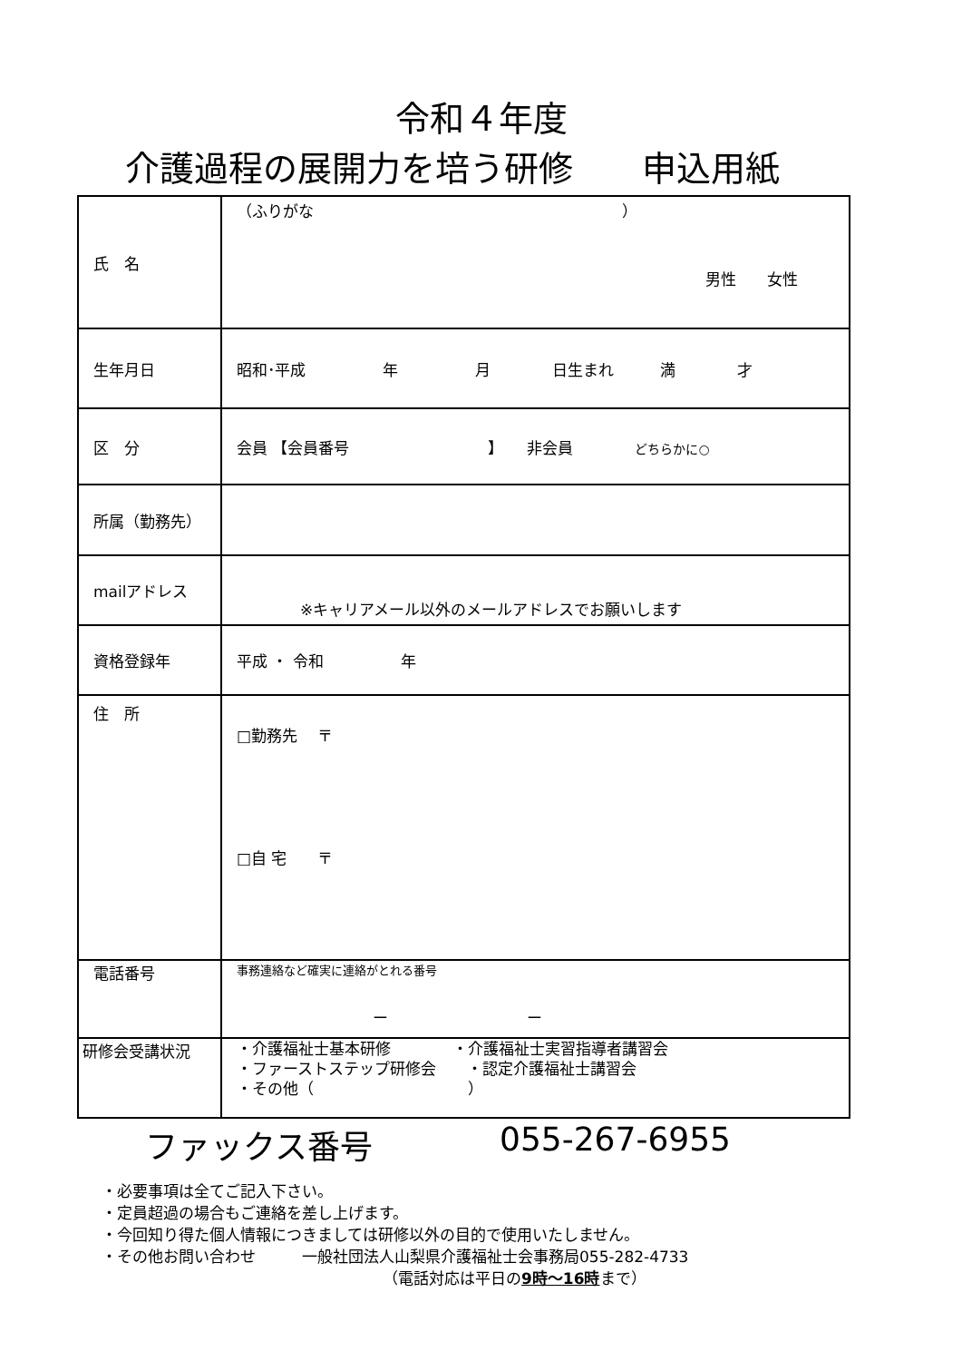令和４年度
介護過程の展開力を培う研修　　申込用紙
| 氏 名 | （ふりがな ） 男性 女性 |
| 生年月日 | 昭和･平成 年 月 日生まれ 満 才 |
| 区 分 | 会員 【会員番号 】 非会員 どちらかに○ |
| 所属（勤務先） | |
| mailアドレス | ※キャリアメール以外のメールアドレスでお願いします |
| 資格登録年 | 平成 ・ 令和 年 |
| 住 所 | □勤務先 〒 □自 宅 〒 |
| 電話番号 | 事務連絡など確実に連絡がとれる番号 ー ー |
| 研修会受講状況 | ・介護福祉士基本研修 ・介護福祉士実習指導者講習会 ・ファーストステップ研修会 ・認定介護福祉士講習会 ・その他（ ） |
ファックス番号 055-267-6955
・必要事項は全てご記入下さい。
・定員超過の場合もご連絡を差し上げます。
・今回知り得た個人情報につきましては研修以外の目的で使用いたしません。
・その他お問い合わせ　　　一般社団法人山梨県介護福祉士会事務局055-282-4733
（電話対応は平日の9時～16時まで）